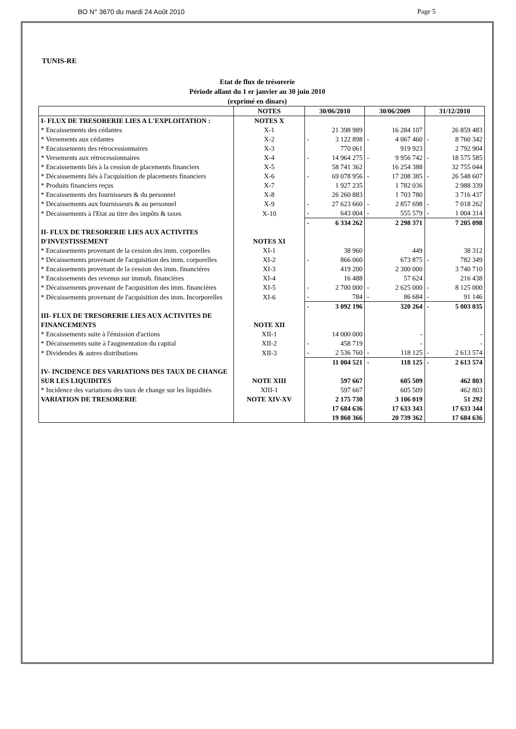BO N° 3670 du mardi 24 Août 2010 Page 5
TUNIS-RE
Etat de flux de trésorerie
Période allant du 1 er janvier au 30 juin 2010
(exprimé en dinars)
| | NOTES | 30/06/2010 | | 30/06/2009 | | 31/12/2010 | |
| --- | --- | --- | --- | --- | --- | --- | --- |
| I- FLUX DE TRESORERIE LIES A L'EXPLOITATION : | NOTES X | | | | | | |
| * Encaissements des cédantes | X-1 | | 21 398 989 | | 16 284 107 | | 26 859 483 |
| * Versements aux cédantes | X-2 | - | 3 122 898 | - | 4 067 460 | - | 8 760 342 |
| * Encaissements des rétrocessionnaires | X-3 | | 770 061 | | 919 923 | | 2 792 904 |
| * Versements aux rétrocessionnaires | X-4 | - | 14 964 275 | - | 9 956 742 | - | 18 575 585 |
| * Encaissements liés à la cession de placements financiers | X-5 | | 58 741 362 | | 16 254 388 | | 32 755 044 |
| * Décaissements liés à l'acquisition de placements financiers | X-6 | - | 69 078 956 | - | 17 208 385 | - | 26 548 607 |
| * Produits financiers reçus | X-7 | | 1 927 235 | | 1 782 036 | | 2 988 339 |
| * Encaissements des fournisseurs & du personnel | X-8 | | 26 260 883 | | 1 703 780 | | 3 716 437 |
| * Décaissements aux fournisseurs & au personnel | X-9 | - | 27 623 660 | - | 2 857 698 | - | 7 018 262 |
| * Décaissements à l'Etat au titre des impôts & taxes | X-10 | - | 643 004 | - | 555 579 | - | 1 004 314 |
| | | - | 6 334 262 | | 2 298 371 | | 7 205 098 |
| II- FLUX DE TRESORERIE LIES AUX ACTIVITES D'INVESTISSEMENT | NOTES XI | | | | | | |
| * Encaissements provenant de la cession des imm. corporelles | XI-1 | | 38 960 | | 449 | | 38 312 |
| * Décaissements provenant de l'acquisition des imm. corporelles | XI-2 | - | 866 060 | | 673 875 | - | 782 349 |
| * Encaissements provenant de la cession des imm. financiéres | XI-3 | | 419 200 | | 2 300 000 | | 3 740 710 |
| * Encaissements des revenus sur immob. financières | XI-4 | | 16 488 | | 57 624 | | 216 438 |
| * Décaissements provenant de l'acquisition des imm. financières | XI-5 | - | 2 700 000 | - | 2 625 000 | - | 8 125 000 |
| * Décaissements provenant de l'acquisition des imm. Incorporelles | XI-6 | - | 784 | - | 86 684 | - | 91 146 |
| | | - | 3 092 196 | | 320 264 | - | 5 003 035 |
| III- FLUX DE TRESORERIE LIES AUX ACTIVITES DE FINANCEMENTS | NOTE XII | | | | | | |
| * Encaissements suite à l'émission d'actions | XII-1 | | 14 000 000 | | - | | - |
| * Décaissements suite à l'augmentation du capital | XII-2 | - | 458 719 | | - | | - |
| * Dividendes & autres distributions | XII-3 | - | 2 536 760 | - | 118 125 | - | 2 613 574 |
| | | | 11 004 521 | - | 118 125 | - | 2 613 574 |
| IV- INCIDENCE DES VARIATIONS DES TAUX DE CHANGE SUR LES LIQUIDITES | NOTE XIII | | 597 667 | | 605 509 | | 462 803 |
| * Incidence des variations des taux de change sur les liquidités | XIII-1 | | 597 667 | | 605 509 | | 462 803 |
| VARIATION DE TRESORERIE | NOTE XIV-XV | | 2 175 730 | | 3 106 019 | | 51 292 |
| | | | 17 684 636 | | 17 633 343 | | 17 633 344 |
| | | | 19 860 366 | | 20 739 362 | | 17 684 636 |